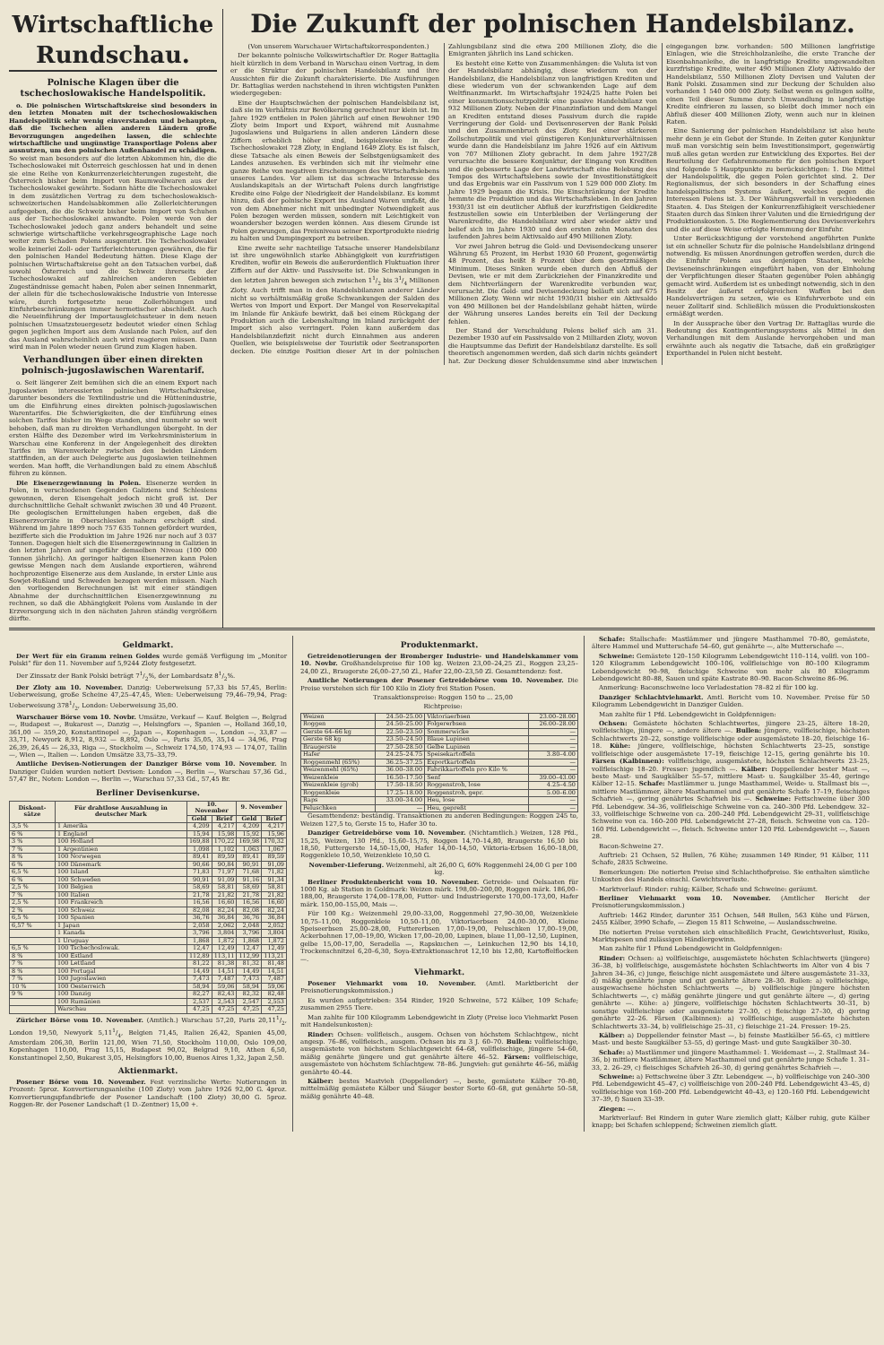Wirtschaftliche Rundschau.
Polnische Klagen über die tschechoslowakische Handelspolitik.
o. Die polnischen Wirtschaftskreise sind besonders in den letzten Monaten mit der tschechoslowakischen Handelspolitik sehr wenig einverstanden und behaupten, daß die Tschechen allen anderen Ländern große Bevorzugungen angedeihen lassen, die schlechte wirtschaftliche und ungünstige Transportlage Polens aber ausnutzen, um den polnischen Außenhandel zu schädigen. So weist man besonders auf die letzten Abkommen hin, die die Tschechoslowakei mit Österreich geschlossen hat und in denen sie eine Reihe von Konkurrenzerleichterungen zugesteht, die Österreich bisher beim Import von Baumwollwaren aus der Tschechoslowakei gewährte. Sodann hätte die Tschechoslowakei in dem zusätzlichen Vertrag zu dem tschechoslowakisch-schweizerischen Handelsabkommen alle Zollerleichterungen aufgegeben, die die Schweiz bisher beim Import von Schuhen aus der Tschechoslowakei anwandte. Polen werde von der Tschechoslowakei jedoch ganz anders behandelt und seine schwierige wirtschaftliche verkehrsgeographische Lage noch weiter zum Schaden Polens ausgenutzt. Die Tschechoslowakei wolle keinerlei Zoll- oder Tariferleichterungen gewähren, die für den polnischen Handel Bedeutung hätten. Diese Klage der polnischen Wirtschaftskreise geht an den Tatsachen vorbei, daß sowohl Österreich und die Schweiz ihrerseits der Tschechoslowakei auf zahlreichen anderen Gebieten Zugeständnisse gemacht haben, Polen aber seinen Innenmarkt, der allein für die tschechoslowakische Industrie von Interesse wäre, durch fortgesetzte neue Zollerhöhungen und Einfuhrbeschränkungen immer hermetischer abschließt. Auch die Neueinführung der Importausgleichssteuer in dem neuen polnischen Umsatzsteuergesetz bedeutet wieder einen Schlag gegen jeglichen Import aus dem Auslande nach Polen, auf den das Ausland wahrscheinlich auch wird reagieren müssen. Dann wird man in Polen wieder neuen Grund zum Klagen haben.
Verhandlungen über einen direkten polnisch-jugoslawischen Warentarif.
o. Seit längerer Zeit bemühen sich die an einem Export nach Jugoslawien interessierten polnischen Wirtschaftskreise, darunter besonders die Textilindustrie und die Hüttenindustrie, um die Einführung eines direkten polnisch-jugoslawischen Warentarifes. Die Schwierigkeiten, die der Einführung eines solchen Tarifes bisher im Wege standen, sind nunmehr so weit behoben, daß man zu direkten Verhandlungen übergeht. In der ersten Hälfte des Dezember wird im Verkehrsministerium in Warschau eine Konferenz in der Angelegenheit des direkten Tarifes im Warenverkehr zwischen den beiden Ländern stattfinden, an der auch Delegierte aus Jugoslawien teilnehmen werden. Man hofft, die Verhandlungen bald zu einem Abschluß führen zu können.
Die Eisenerzgewinnung in Polen. Eisenerze werden in Polen, in verschiedenen Gegenden Galiziens und Schlesiens gewonnen, deren Eisengehalt jedoch nicht groß ist. Der durchschnittliche Gehalt schwankt zwischen 30 und 40 Prozent. Die geologischen Ermittelungen haben ergeben, daß die Eisenerzvorräte in Oberschlesien nahezu erschöpft sind. Während im Jahre 1899 noch 757 635 Tonnen gefördert wurden, bezifferte sich die Produktion im Jahre 1926 nur noch auf 3 037 Tonnen. Dagegen hielt sich die Eisenerzgewinnung in Galizien in den letzten Jahren auf ungefähr demselben Niveau (100 000 Tonnen jährlich). An geringer haltigen Eisenerzen kann Polen gewisse Mengen nach dem Auslande exportieren, während hochprozentige Eisenerze aus dem Auslande, in erster Linie aus Sowjet-Rußland und Schweden bezogen werden müssen. Nach den vorliegenden Berechnungen ist mit einer ständigen Abnahme der durchschnittlichen Eisenerzgewinnung zu rechnen, so daß die Abhängigkeit Polens vom Auslande in der Erzversorgung sich in den nächsten Jahren ständig vergrößern dürfte.
Die Zukunft der polnischen Handelsbilanz.
(Von unserem Warschauer Wirtschaftskorrespondenten.)
Der bekannte polnische Volkswirtschaftler Dr. Roger Battaglia hielt kürzlich in dem Verband in Warschau einen Vortrag, in dem er die Struktur der polnischen Handelsbilanz und ihre Aussichten für die Zukunft charakterisierte. Die Ausführungen Dr. Battaglias werden nachstehend in ihren wichtigsten Punkten wiedergegeben:
Eine der Hauptschwächen der polnischen Handelsbilanz ist, daß sie im Verhältnis zur Bevölkerung gerechnet nur klein ist. Im Jahre 1929 entfielen in Polen jährlich auf einen Bewohner 190 Zloty beim Import und Export, während mit Ausnahme Jugoslawiens und Bulgariens in allen anderen Ländern diese Ziffern erheblich höher sind, beispielsweise in der Tschechoslowakei 728 Zloty, in England 1649 Zloty. Es ist falsch, diese Tatsache als einen Beweis der Selbstgenügsamkeit des Landes anzusehen. Es verbinden sich mit ihr vielmehr eine ganze Reihe von negativen Erscheinungen des Wirtschaftslebens unseres Landes. Vor allem ist das schwache Interesse des Auslandskapitals an der Wirtschaft Polens durch langfristige Kredite eine Folge der Niedrigkeit der Handelsbilanz. Es kommt hinzu, daß der polnische Export ins Ausland Waren umfaßt, die von dem Abnehmer nicht mit unbedingter Notwendigkeit aus Polen bezogen werden müssen, sondern mit Leichtigkeit von woandersher bezogen werden können. Aus diesem Grunde ist Polen gezwungen, das Preisniveau seiner Exportprodukte niedrig zu halten und Dumpingexport zu betreiben.
Eine zweite sehr nachteilige Tatsache unserer Handelsbilanz ist ihre ungewöhnlich starke Abhängigkeit von kurzfristigen Krediten, wofür ein Beweis die außerordentlich Fluktuation ihrer Ziffern auf der Aktiv- und Passivseite ist. Die Schwankungen in den letzten Jahren bewegen sich zwischen 11/2 bis 31/4 Millionen Zloty. Auch trifft man in den Handelsbilanzen anderer Länder nicht so verhältnismäßig große Schwankungen der Salden des Wertes von Import und Export. Der Mangel von Reservekapital im Inlande für Ankäufe bewirkt, daß bei einem Rückgang der Produktion auch die Lebenshaltung im Inland zurückgeht der Import sich also verringert. Polen kann außerdem das Handelsbilanzdefizit nicht durch Einnahmen aus anderen Quellen, wie beispielsweise der Touristik oder Seetransporten decken. Die einzige Position dieser Art in der polnischen Zahlungsbilanz sind die etwa 200 Millionen Zloty, die die Emigranten jährlich ins Land schicken.
Es besteht eine Kette von Zusammenhängen: die Valuta ist von der Handelsbilanz abhängig, diese wiederum von der Handelsbilanz, die Handelsbilanz von langfristigen Krediten und diese wiederum von der schwankenden Lage auf dem Weltfinanzmarkt. Im Wirtschaftsjahr 1924/25 hatte Polen bei einer konsumtionsschutzpolitik eine passive Handelsbilanz von 932 Millionen Zloty. Neben der Finanzinflation und dem Mangel an Krediten entstand dieses Passivum durch die rapide Verringerung der Gold- und Devisenreserven der Bank Polski und den Zusammenbruch des Zloty. Bei einer stärkeren Zollschutzpolitik und viel günstigeren Konjunkturverhältnissen wurde dann die Handelsbilanz im Jahre 1926 auf ein Aktivum von 707 Millionen Zloty gebracht. In dem Jahre 1927/28 verursachte die bessere Konjunktur, der Eingang von Krediten und die gebesserte Lage der Landwirtschaft eine Belebung des Tempos des Wirtschaftslebens sowie der Investitionstätigkeit und das Ergebnis war ein Passivum von 1 529 000 000 Zloty. Im Jahre 1929 begann die Krisis. Die Einschränkung der Kredite hemmte die Produktion und das Wirtschaftsleben. In den Jahren 1930/31 ist ein deutlicher Abfluß der kurzfristigen Geldkredite festzustellen sowie ein Unterbleiben der Verlängerung der Warenkredite, die Handelsbilanz wird aber wieder aktiv und belief sich im Jahre 1930 und den ersten zehn Monaten des laufenden Jahres beim Aktivsaldo auf 490 Millionen Zloty.
Vor zwei Jahren betrug die Gold- und Devisendeckung unserer Währung 65 Prozent, im Herbst 1930 60 Prozent, gegenwärtig 48 Prozent, das heißt 8 Prozent über dem gesetzmäßigen Minimum. Dieses Sinken wurde eben durch den Abfluß der Devisen, wie er mit dem Zurückziehen der Finanzkredite und dem Nichtverlängern der Warenkredite verbunden war, verursacht. Die Gold- und Devisendeckung beläuft sich auf 675 Millionen Zloty. Wenn wir nicht 1930/31 bisher ein Aktivsaldo von 490 Millionen bei der Handelsbilanz gehabt hätten, würde der Währung unseres Landes bereits ein Teil der Deckung fehlen.
Der Stand der Verschuldung Polens belief sich am 31. Dezember 1930 auf ein Passivsaldo von 2 Milliarden Zloty, wovon die Hauptsumme das Defizit der Handelsbilanz darstellte. Es soll theoretisch angenommen werden, daß sich darin nichts geändert hat. Zur Deckung dieser Schuldensumme sind aber inzwischen eingegangen bzw. vorhanden: 500 Millionen langfristige Einlagen, wie die Streichholzanleihe, die erste Tranche der Eisenbahnanleihe, die in langfristige Kredite umgewandelten kurzfristige Kredite, weiter 490 Millionen Zloty Aktivsaldo der Handelsbilanz, 550 Millionen Zloty Devisen und Valuten der Bank Polski. Zusammen sind zur Deckung der Schulden also vorhanden 1 540 000 000 Zloty. Selbst wenn es gelingen sollte, einen Teil dieser Summe durch Umwandlung in langfristige Kredite einfrieren zu lassen, so bleibt doch immer noch ein Abfluß dieser 400 Millionen Zloty, wenn auch nur in kleinen Raten.
Eine Sanierung der polnischen Handelsbilanz ist also heute mehr denn je ein Gebot der Stunde. In Zeiten guter Konjunktur muß man vorsichtig sein beim Investitionsimport, gegenwärtig muß alles getan werden zur Entwicklung des Exportes. Bei der Beurteilung der Gefahrenmomente für den polnischen Export sind folgende 5 Hauptpunkte zu berücksichtigen: 1. Die Mittel der Handelspolitik, die gegen Polen gerichtet sind. 2. Der Regionalismus, der sich besonders in der Schaffung eines handelspolitischen Systems äußert, welches gegen die Interessen Polens ist. 3. Der Währungsverfall in verschiedenen Staaten. 4. Das Steigen der Konkurrenzfähigkeit verschiedener Staaten durch das Sinken ihrer Valuten und die Erniedrigung der Produktionskosten. 5. Die Reglementierung des Devisenverkehrs und die auf diese Weise erfolgte Hemmung der Einfuhr.
Unter Berücksichtigung der vorstehend angeführten Punkte ist ein schneller Schutz für die polnische Handelsbilanz dringend notwendig. Es müssen Anordnungen getroffen werden, durch die die Einfuhr Polens aus denjenigen Staaten, welche Deviseneinschränkungen eingeführt haben, von der Einholung der Verpflichtungen dieser Staaten gegenüber Polen abhängig gemacht wird. Außerdem ist es unbedingt notwendig, sich in den Besitz der äußerst erfolgreichen Waffen bei den Handelsverträgen zu setzen, wie es Einfuhrverbote und ein neuer Zolltarif sind. Schließlich müssen die Produktionskosten ermäßigt werden.
In der Aussprache über den Vortrag Dr. Battaglias wurde die Bedeutung des Kontingentierungssystems als Mittel in den Verhandlungen mit dem Auslande hervorgehoben und man erwähnte auch als negativ die Tatsache, daß ein großzügiger Exporthandel in Polen nicht besteht.
Geldmarkt.
Der Wert für ein Gramm reinen Goldes wurde gemäß Verfügung im „Monitor Polski“ für den 11. November auf 5,9244 Zloty festgesetzt.
Der Zinssatz der Bank Polski beträgt 71/2%, der Lombardsatz 81/2%.
Der Zloty am 10. November. Danzig: Ueberweisung 57,33 bis 57,45, Berlin: Ueberweisung, große Scheine 47,25–47,45, Wien: Ueberweisung 79,46–79,94, Prag: Ueberweisung 3781/2, London: Ueberweisung 35,00.
Warschauer Börse vom 10. Novbr. Umsätze, Verkauf — Kauf. Belgien —, Belgrad —, Budapest —, Bukarest —, Danzig —, Helsingfors —, Spanien —, Holland 360,10, 361,00 — 359,20, Konstantinopel —, Japan —, Kopenhagen —, London —, 33,87 — 33,71, Newyork 8,912, 8,932 — 8,892, Oslo —, Paris 35,05, 35,14 — 34,96, Prag 26,39, 26,45 — 26,33, Riga —, Stockholm —, Schweiz 174,50, 174,93 — 174,07, Tallin —, Wien —, Italien —. London Umsätze 33,75–33,79.
Amtliche Devisen-Notierungen der Danziger Börse vom 10. November. In Danziger Gulden wurden notiert Devisen: London —, Berlin —, Warschau 57,36 Gd., 57,47 Br., Noten: London —, Berlin —, Warschau 57,33 Gd., 57,45 Br.
Berliner Devisenkurse.
| Diskont-sätze | Für drahtlose Auszahlung in deutscher Mark | 10. November | | 9. November | |
| --- | --- | --- | --- | --- | --- |
| | | Geld | Brief | Geld | Brief |
| 3,5 % | 1 Amerika | 4,209 | 4,217 | 4,209 | 4,217 |
| 6 % | 1 England | 15,94 | 15,98 | 15,92 | 15,96 |
| 3 % | 100 Holland | 169,88 | 170,22 | 169,98 | 170,32 |
| 7 % | 1 Argentinien | 1,098 | 1,102 | 1,063 | 1,067 |
| 8 % | 100 Norwegen | 89,41 | 89,59 | 89,41 | 89,59 |
| 6 % | 100 Dänemark | 90,66 | 90,84 | 90,91 | 91,09 |
| 6,5 % | 100 Island | 71,83 | 71,97 | 71,68 | 71,82 |
| 6 % | 100 Schweden | 90,91 | 91,09 | 91,16 | 91,34 |
| 2,5 % | 100 Belgien | 58,69 | 58,81 | 58,69 | 58,81 |
| 7 % | 100 Italien | 21,78 | 21,82 | 21,78 | 21,82 |
| 2,5 % | 100 Frankreich | 16,56 | 16,60 | 16,56 | 16,60 |
| 2 % | 100 Schweiz | 82,08 | 82,24 | 82,08 | 82,24 |
| 6,5 % | 100 Spanien | 36,76 | 36,84 | 36,76 | 36,84 |
| 6,57 % | 1 Japan | 2,058 | 2,062 | 2,048 | 2,052 |
| | 1 Kanada | 3,796 | 3,804 | 3,796 | 3,804 |
| | 1 Uruguay | 1,868 | 1,872 | 1,868 | 1,872 |
| 6,5 % | 100 Tschechoslowak. | 12,47 | 12,49 | 12,47 | 12,49 |
| 8 % | 100 Estland | 112,89 | 113,11 | 112,99 | 113,21 |
| 7 % | 100 Lettland | 81,22 | 81,38 | 81,32 | 81,48 |
| 8 % | 100 Portugal | 14,49 | 14,51 | 14,49 | 14,51 |
| 7 % | 100 Jugoslawien | 7,473 | 7,487 | 7,473 | 7,487 |
| 10 % | 100 Oesterreich | 58,94 | 59,06 | 58,94 | 59,06 |
| 9 % | 100 Danzig | 82,27 | 82,43 | 82,32 | 82,48 |
| | 100 Rumänien | 2,537 | 2,543 | 2,547 | 2,553 |
| | Warschau | 47,25 | 47,25 | 47,25 | 47,25 |
Züricher Börse vom 10. November. (Amtlich.) Warschau 57,20, Paris 20,111/2, London 19,50, Newyork 5,111/4, Belgien 71,45, Italien 26,42, Spanien 45,00, Amsterdam 206,30, Berlin 121,00, Wien 71,50, Stockholm 110,00, Oslo 109,00, Kopenhagen 110,00, Prag 15,15, Budapest 90,02, Belgrad 9,10, Athen 6,50, Konstantinopel 2,50, Bukarest 3,05, Helsingfors 10,00, Buenos Aires 1,32, Japan 2,50.
Aktienmarkt.
Posener Börse vom 10. November. Fest verzinsliche Werte: Notierungen in Prozent: 5proz. Konvertierungsanleihe (100 Zloty) vom Jahre 1926 92,00 G. 4proz. Konvertierungspfandbriefe der Posener Landschaft (100 Zloty) 30,00 G. 5proz. Roggen-Br. der Posener Landschaft (1 D.-Zentner) 15,00 +.
Produktenmarkt.
Getreidenotierungen der Bromberger Industrie- und Handelskammer vom 10. Novbr. Großhandelspreise für 100 kg. Weizen 23,00–24,25 Zl., Roggen 23,25–24,00 Zl., Braugerste 26,00–27,50 Zl., Hafer 22,00–23,50 Zl. Gesamttendenz: fest.
Amtliche Notierungen der Posener Getreidebörse vom 10. November. Die Preise verstehen sich für 100 Kilo in Zloty frei Station Posen.
Transaktionspreise: Roggen 150 to ... 25,00
Richtpreise:
| Weizen | 24.50–25.00 | Viktoriaerbsen | 23.00–28.00 |
| Roggen | 24.50–25.00 | Folgererbsen | 26.00–28.00 |
| Gerste 64–66 kg | 22.50–23.50 | Sommerwicke | — |
| Gerste 68 kg | 23.50–24.50 | Blaue Lupinen | — |
| Braugerste | 27.50–28.50 | Gelbe Lupinen | — |
| Hafer | 24.25–24.75 | Speisekartoffeln | 3.80–4.00 |
| Roggenmehl (65%) | 36.25–37.25 | Exportkartoffeln | — |
| Weizenmehl (65%) | 36.00–38.00 | Fabrikkartoffeln pro Kilo % | — |
| Weizenkleie | 16.50–17.50 | Senf | 39.00–43.00 |
| Weizenkleie (grob) | 17.50–18.50 | Roggenstroh, lose | 4.25–4.50 |
| Roggenkleie | 17.25–18.00 | Roggenstroh, gepr. | 5.00–6.00 |
| Raps | 33.00–34.00 | Heu, lose | — |
| Peluschken | — | Heu, gepreßt | — |
Gesamttendenz: beständig. Transaktionen zu anderen Bedingungen: Roggen 245 to, Weizen 127,5 to, Gerste 15 to, Hafer 30 to.
Danziger Getreidebörse vom 10. November. (Nichtamtlich.) Weizen, 128 Pfd., 15,25, Weizen, 130 Pfd., 15,60–15,75, Roggen 14,70–14,80, Braugerste 16,50 bis 18,50, Futtergerste 14,50–15,00, Hafer 14,00–14,50, Viktoria-Erbsen 16,00–18,00, Roggenkleie 10,50, Weizenkleie 10,50 G.
November-Lieferung. Weizenmehl, alt 26,00 G, 60% Roggenmehl 24,00 G per 100 kg.
Berliner Produktenbericht vom 10. November. Getreide- und Oelsaaten für 1000 Kg. ab Station in Goldmark: Weizen märk. 198,00–200,00, Roggen märk. 186,00–188,00, Braugerste 174,00–178,00, Futter- und Industriegerste 170,00–173,00, Hafer märk. 150,00–155,00, Mais —.
Für 100 Kg.: Weizenmehl 29,00–33,00, Roggenmehl 27,90–30,00, Weizenkleie 10,75–11,00, Roggenkleie 10,50–11,00, Viktoriaerbsen 24,00–30,00, Kleine Speiseerbsen 25,00–28,00, Futtererbsen 17,00–19,00, Peluschken 17,00–19,00, Ackerbohnen 17,00–19,00, Wicken 17,00–20,00, Lupinen, blaue 11,00–12,50, Lupinen, gelbe 15,00–17,00, Seradella —, Rapskuchen —, Leinkuchen 12,90 bis 14,10, Trockenschnitzel 6,20–6,30, Soya-Extraktionsschrot 12,10 bis 12,80, Kartoffelflocken —.
Viehmarkt.
Posener Viehmarkt vom 10. November. (Amtl. Marktbericht der Preisnotierungskommission.)
Es wurden aufgetrieben: 354 Rinder, 1920 Schweine, 572 Kälber, 109 Schafe; zusammen 2955 Tiere.
Man zahlte für 100 Kilogramm Lebendgewicht in Zloty (Preise loco Viehmarkt Posen mit Handelsunkosten):
Rinder: Ochsen: vollfleisch., ausgem. Ochsen von höchstem Schlachtgew., nicht angesp. 76–86, vollfleisch., ausgem. Ochsen bis zu 3 J. 60–70. Bullen: vollfleischige, ausgemästete von höchstem Schlachtgewicht 64–68, vollfleischige, jüngere 54–60, mäßig genährte jüngere und gut genährte ältere 46–52. Färsen: vollfleischige, ausgemästete von höchstem Schlachtgew. 78–86. Jungvieh: gut genährte 46–56, mäßig genährte 40–44.
Kälber: bestes Mastvieh (Doppellender) —, beste, gemästete Kälber 70–80, mittelmäßig gemästete Kälber und Säuger bester Sorte 60–68, gut genährte 50–58, mäßig genährte 40–48.
Schafe: Stallschafe: Mastlämmer und jüngere Masthammel 70–80, gemästete, ältere Hammel und Mutterschafe 54–60, gut genährte —, alte Mutterschafe —.
Schweine: Gemästete 120–150 Kilogramm Lebendgewicht 110–114, vollfl. von 100–120 Kilogramm Lebendgewicht 100–106, vollfleischige von 80–100 Kilogramm Lebendgewicht 90–98, fleischige Schweine von mehr als 80 Kilogramm Lebendgewicht 80–88, Sauen und späte Kastrate 80–90. Bacon-Schweine 86–96.
Anmerkung: Baconschweine loco Verladestation 78–82 zl für 100 kg.
Danziger Schlachtviehmarkt. Amtl. Bericht vom 10. November. Preise für 50 Kilogramm Lebendgewicht in Danziger Gulden.
Man zahlte für 1 Pfd. Lebendgewicht in Goldpfennigen:
Ochsen: Gemästete höchsten Schlachtwertes, jüngere 23–25, ältere 18–20, vollfleischige, jüngere —, andere ältere —. Bullen: jüngere, vollfleischige, höchsten Schlachtwerts 20–22, sonstige vollfleischige oder ausgemästete 18–20, fleischige 16–18. Kühe: jüngere, vollfleischige, höchsten Schlachtwerts 23–25, sonstige vollfleischige oder ausgemästete 17–19, fleischige 12–15, gering genährte bis 10. Färsen (Kalbinnen): vollfleischige, ausgemästete, höchsten Schlachtwerts 23–25, vollfleischige 18–20. Fresser: jugendlich —. Kälber: Doppellender bester Mast —, beste Mast- und Saugkälber 55–57, mittlere Mast- u. Saugkälber 35–40, geringe Kälber 12–15. Schafe: Mastlämmer u. junge Masthammel, Weide- u. Stallmast bis —, mittlere Mastlämmer, ältere Masthammel und gut genährte Schafe 17–19, fleischiges Schafvieh —, gering genährtes Schafvieh bis —. Schweine: Fettschweine über 300 Pfd. Lebendgew. 34–36, vollfleischige Schweine von ca. 240–300 Pfd. Lebendgew. 32–33, vollfleischige Schweine von ca. 200–240 Pfd. Lebendgewicht 29–31, vollfleischige Schweine von ca. 160–200 Pfd. Lebendgewicht 27–28, fleisch. Schweine von ca. 120–160 Pfd. Lebendgewicht —, fleisch. Schweine unter 120 Pfd. Lebendgewicht —, Sauen 28.
Bacon-Schweine 27.
Auftrieb: 21 Ochsen, 52 Bullen, 76 Kühe; zusammen 149 Rinder, 91 Kälber, 111 Schafe, 2835 Schweine.
Bemerkungen: Die notierten Preise sind Schlachthofpreise. Sie enthalten sämtliche Unkosten des Handels einschl. Gewichtsverluste.
Marktverlauf: Rinder: ruhig; Kälber, Schafe und Schweine: geräumt.
Berliner Viehmarkt vom 10. November. (Amtlicher Bericht der Preisnotierungskommission.)
Auftrieb: 1462 Rinder, darunter 351 Ochsen, 548 Bullen, 563 Kühe und Färsen, 2455 Kälber, 3990 Schafe, — Ziegen 15 811 Schweine, — Auslandsschweine.
Die notierten Preise verstehen sich einschließlich Fracht, Gewichtsverlust, Risiko, Marktspesen und zulässigen Händlergewinn.
Man zahlte für 1 Pfund Lebendgewicht in Goldpfennigen:
Rinder: Ochsen: a) vollfleischige, ausgemästete höchsten Schlachtwerts (jüngere) 36–38, b) vollfleischige, ausgemästete höchsten Schlachtwerts im Alter von 4 bis 7 Jahren 34–36, c) junge, fleischige nicht ausgemästete und ältere ausgemästete 31–33, d) mäßig genährte junge und gut genährte ältere 28–30. Bullen: a) vollfleischige, ausgewachsene höchsten Schlachtwerts —, b) vollfleischige jüngere höchsten Schlachtwerts —, c) mäßig genährte jüngere und gut genährte ältere —, d) gering genährte —. Kühe: a) jüngere, vollfleischige höchsten Schlachtwerts 30–31, b) sonstige vollfleischige oder ausgemästete 27–30, c) fleischige 27–30, d) gering genährte 22–26. Färsen (Kalbinnen): a) vollfleischige, ausgemästete höchsten Schlachtwerts 33–34, b) vollfleischige 25–31, c) fleischige 21–24. Fresser: 19–25.
Kälber: a) Doppellender feinster Mast —, b) feinste Mastkälber 56–65, c) mittlere Mast- und beste Saugkälber 53–55, d) geringe Mast- und gute Saugkälber 30–30.
Schafe: a) Mastlämmer und jüngere Masthammel: 1. Weidemast —, 2. Stallmast 34–36, b) mittlere Mastlämmer, ältere Masthammel und gut genährte junge Schafe 1. 31–33, 2. 26–29, c) fleischiges Schafvieh 26–30, d) gering genährtes Schafvieh —.
Schweine: a) Fettschweine über 3 Ztr. Lebendgew. —, b) vollfleischige von 240–300 Pfd. Lebendgewicht 45–47, c) vollfleischige von 200–240 Pfd. Lebendgewicht 43–45, d) vollfleischige von 160–200 Pfd. Lebendgewicht 40–43, e) 120–160 Pfd. Lebendgewicht 37–39, f) Sauen 33–39.
Ziegen: —.
Marktverlauf: Bei Rindern in guter Ware ziemlich glatt; Kälber ruhig, gute Kälber knapp; bei Schafen schleppend; Schweinen ziemlich glatt.